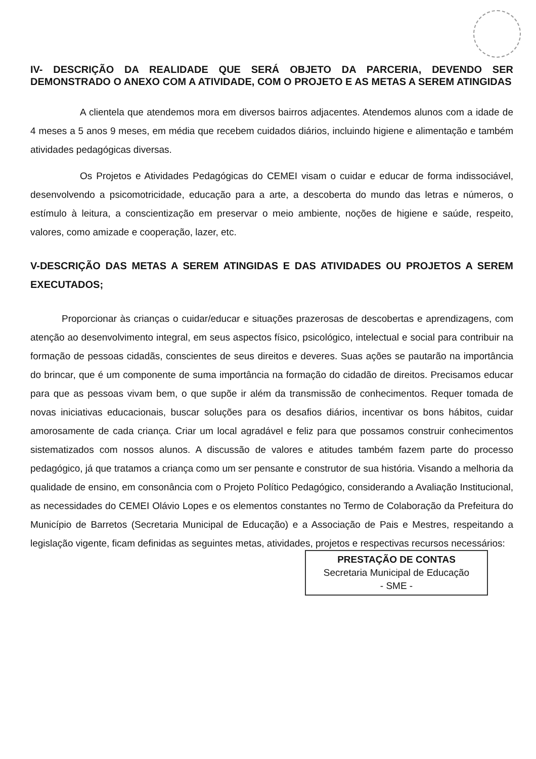IV- DESCRIÇÃO DA REALIDADE QUE SERÁ OBJETO DA PARCERIA, DEVENDO SER DEMONSTRADO O ANEXO COM A ATIVIDADE, COM O PROJETO E AS METAS A SEREM ATINGIDAS
A clientela que atendemos mora em diversos bairros adjacentes. Atendemos alunos com a idade de 4 meses a 5 anos 9 meses, em média que recebem cuidados diários, incluindo higiene e alimentação e também atividades pedagógicas diversas.
Os Projetos e Atividades Pedagógicas do CEMEI visam o cuidar e educar de forma indissociável, desenvolvendo a psicomotricidade, educação para a arte, a descoberta do mundo das letras e números, o estímulo à leitura, a conscientização em preservar o meio ambiente, noções de higiene e saúde, respeito, valores, como amizade e cooperação, lazer, etc.
V-DESCRIÇÃO DAS METAS A SEREM ATINGIDAS E DAS ATIVIDADES OU PROJETOS A SEREM EXECUTADOS;
Proporcionar às crianças o cuidar/educar e situações prazerosas de descobertas e aprendizagens, com atenção ao desenvolvimento integral, em seus aspectos físico, psicológico, intelectual e social para contribuir na formação de pessoas cidadãs, conscientes de seus direitos e deveres. Suas ações se pautarão na importância do brincar, que é um componente de suma importância na formação do cidadão de direitos. Precisamos educar para que as pessoas vivam bem, o que supõe ir além da transmissão de conhecimentos. Requer tomada de novas iniciativas educacionais, buscar soluções para os desafios diários, incentivar os bons hábitos, cuidar amorosamente de cada criança. Criar um local agradável e feliz para que possamos construir conhecimentos sistematizados com nossos alunos. A discussão de valores e atitudes também fazem parte do processo pedagógico, já que tratamos a criança como um ser pensante e construtor de sua história. Visando a melhoria da qualidade de ensino, em consonância com o Projeto Político Pedagógico, considerando a Avaliação Institucional, as necessidades do CEMEI Olávio Lopes e os elementos constantes no Termo de Colaboração da Prefeitura do Município de Barretos (Secretaria Municipal de Educação) e a Associação de Pais e Mestres, respeitando a legislação vigente, ficam definidas as seguintes metas, atividades, projetos e respectivas recursos necessários:
PRESTAÇÃO DE CONTAS
Secretaria Municipal de Educação
- SME -